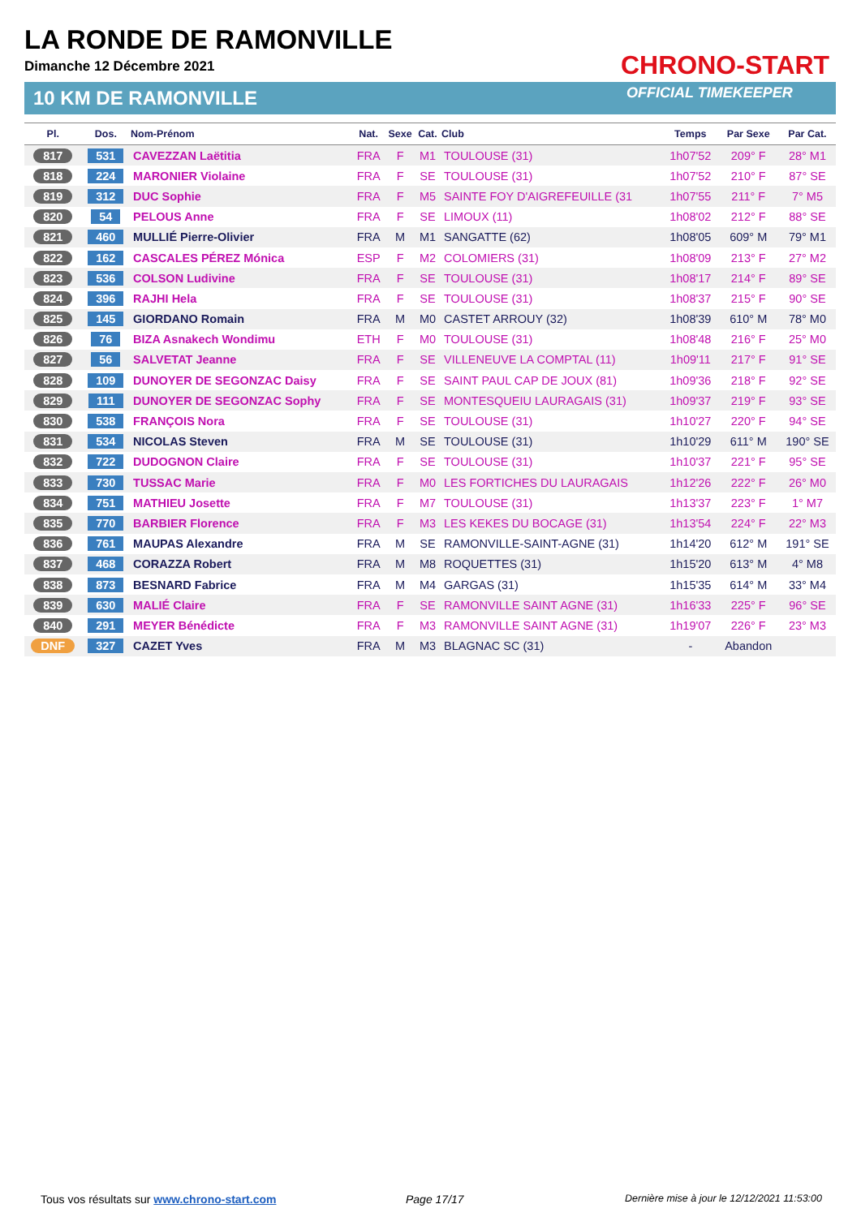LA RONDE DE RAMONVILLE
Dimanche 12 Décembre 2021
10 KM DE RAMONVILLE
CHRONO-START
OFFICIAL TIMEKEEPER
| Pl. | Dos. | Nom-Prénom | Nat. | Sexe | Cat. | Club | Temps | Par Sexe | Par Cat. |
| --- | --- | --- | --- | --- | --- | --- | --- | --- | --- |
| 817 | 531 | CAVEZZAN Laëtitia | FRA | F | M1 | TOULOUSE (31) | 1h07'52 | 209° F | 28° M1 |
| 818 | 224 | MARONIER Violaine | FRA | F | SE | TOULOUSE (31) | 1h07'52 | 210° F | 87° SE |
| 819 | 312 | DUC Sophie | FRA | F | M5 | SAINTE FOY D'AIGREFEUILLE (31 | 1h07'55 | 211° F | 7° M5 |
| 820 | 54 | PELOUS Anne | FRA | F | SE | LIMOUX (11) | 1h08'02 | 212° F | 88° SE |
| 821 | 460 | MULLIÉ Pierre-Olivier | FRA | M | M1 | SANGATTE (62) | 1h08'05 | 609° M | 79° M1 |
| 822 | 162 | CASCALES PÉREZ Mónica | ESP | F | M2 | COLOMIERS (31) | 1h08'09 | 213° F | 27° M2 |
| 823 | 536 | COLSON Ludivine | FRA | F | SE | TOULOUSE (31) | 1h08'17 | 214° F | 89° SE |
| 824 | 396 | RAJHI Hela | FRA | F | SE | TOULOUSE (31) | 1h08'37 | 215° F | 90° SE |
| 825 | 145 | GIORDANO Romain | FRA | M | M0 | CASTET ARROUY (32) | 1h08'39 | 610° M | 78° M0 |
| 826 | 76 | BIZA Asnakech Wondimu | ETH | F | M0 | TOULOUSE (31) | 1h08'48 | 216° F | 25° M0 |
| 827 | 56 | SALVETAT Jeanne | FRA | F | SE | VILLENEUVE LA COMPTAL (11) | 1h09'11 | 217° F | 91° SE |
| 828 | 109 | DUNOYER DE SEGONZAC Daisy | FRA | F | SE | SAINT PAUL CAP DE JOUX (81) | 1h09'36 | 218° F | 92° SE |
| 829 | 111 | DUNOYER DE SEGONZAC Sophy | FRA | F | SE | MONTESQUEIU LAURAGAIS (31) | 1h09'37 | 219° F | 93° SE |
| 830 | 538 | FRANÇOIS Nora | FRA | F | SE | TOULOUSE (31) | 1h10'27 | 220° F | 94° SE |
| 831 | 534 | NICOLAS Steven | FRA | M | SE | TOULOUSE (31) | 1h10'29 | 611° M | 190° SE |
| 832 | 722 | DUDOGNON Claire | FRA | F | SE | TOULOUSE (31) | 1h10'37 | 221° F | 95° SE |
| 833 | 730 | TUSSAC Marie | FRA | F | M0 | LES FORTICHES DU LAURAGAIS | 1h12'26 | 222° F | 26° M0 |
| 834 | 751 | MATHIEU Josette | FRA | F | M7 | TOULOUSE (31) | 1h13'37 | 223° F | 1° M7 |
| 835 | 770 | BARBIER Florence | FRA | F | M3 | LES KEKES DU BOCAGE (31) | 1h13'54 | 224° F | 22° M3 |
| 836 | 761 | MAUPAS Alexandre | FRA | M | SE | RAMONVILLE-SAINT-AGNE (31) | 1h14'20 | 612° M | 191° SE |
| 837 | 468 | CORAZZA Robert | FRA | M | M8 | ROQUETTES (31) | 1h15'20 | 613° M | 4° M8 |
| 838 | 873 | BESNARD Fabrice | FRA | M | M4 | GARGAS (31) | 1h15'35 | 614° M | 33° M4 |
| 839 | 630 | MALIÉ Claire | FRA | F | SE | RAMONVILLE SAINT AGNE (31) | 1h16'33 | 225° F | 96° SE |
| 840 | 291 | MEYER Bénédicte | FRA | F | M3 | RAMONVILLE SAINT AGNE (31) | 1h19'07 | 226° F | 23° M3 |
| DNF | 327 | CAZET Yves | FRA | M | M3 | BLAGNAC SC (31) | - | Abandon | |
Tous vos résultats sur www.chrono-start.com
Page 17/17
Dernière mise à jour le 12/12/2021 11:53:00